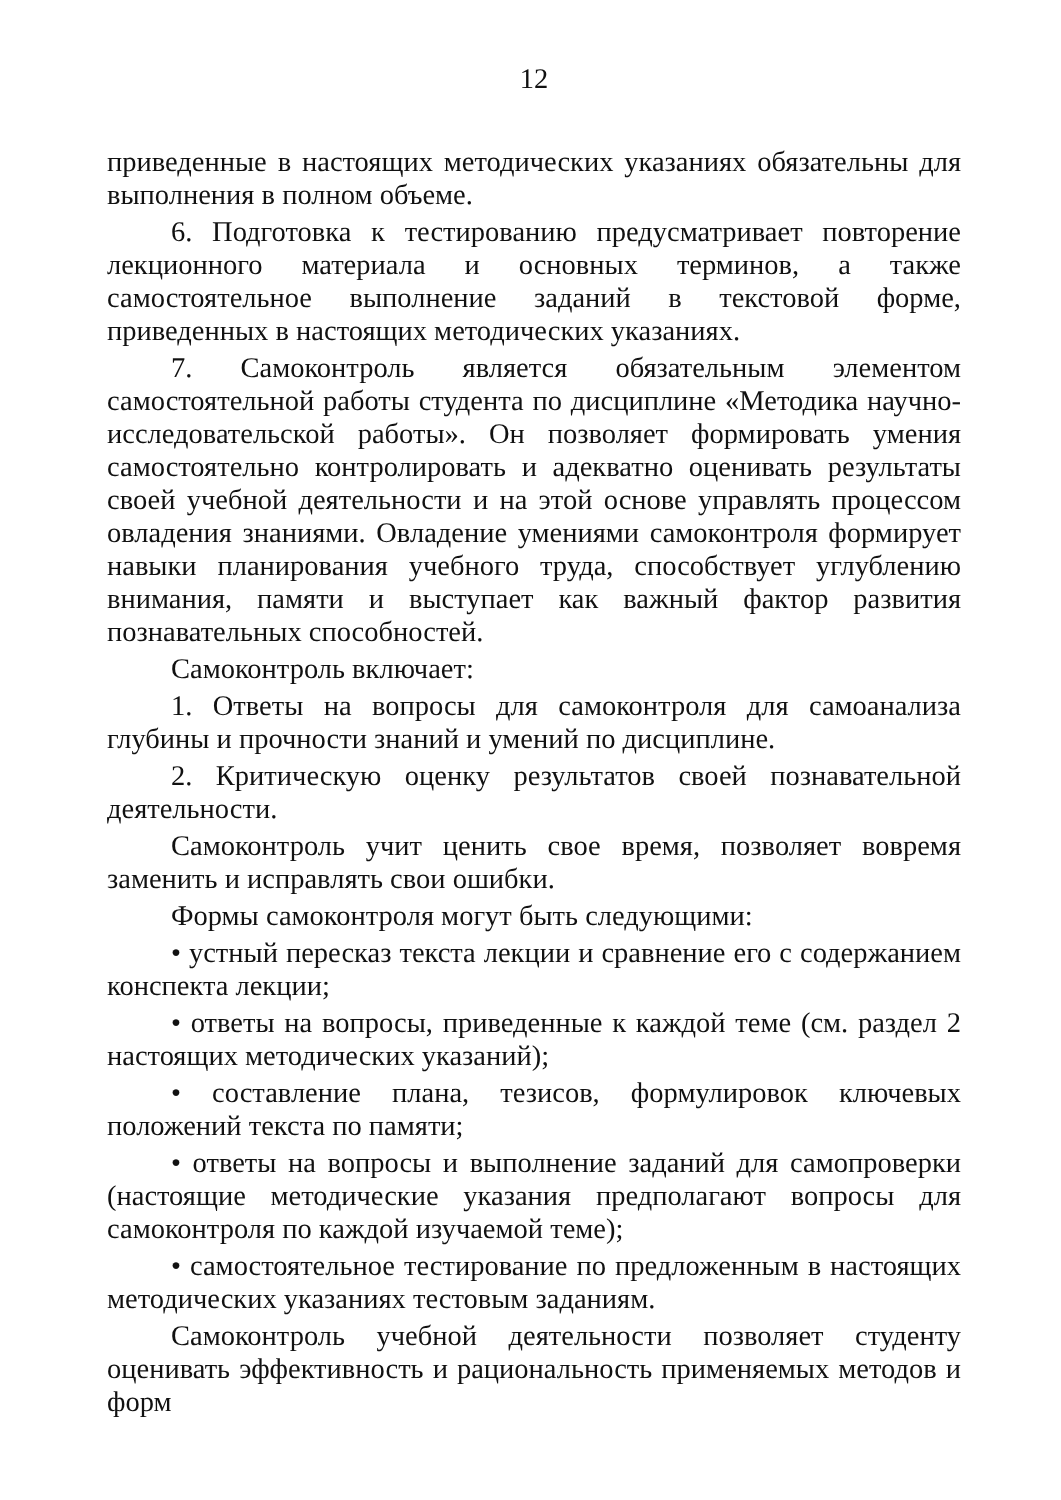12
приведенные в настоящих методических указаниях обязательны для выполнения в полном объеме.
6. Подготовка к тестированию предусматривает повторение лекционного материала и основных терминов, а также самостоятельное выполнение заданий в текстовой форме, приведенных в настоящих методических указаниях.
7. Самоконтроль является обязательным элементом самостоятельной работы студента по дисциплине «Методика научно-исследовательской работы». Он позволяет формировать умения самостоятельно контролировать и адекватно оценивать результаты своей учебной деятельности и на этой основе управлять процессом овладения знаниями. Овладение умениями самоконтроля формирует навыки планирования учебного труда, способствует углублению внимания, памяти и выступает как важный фактор развития познавательных способностей.
Самоконтроль включает:
1. Ответы на вопросы для самоконтроля для самоанализа глубины и прочности знаний и умений по дисциплине.
2. Критическую оценку результатов своей познавательной деятельности.
Самоконтроль учит ценить свое время, позволяет вовремя заменить и исправлять свои ошибки.
Формы самоконтроля могут быть следующими:
• устный пересказ текста лекции и сравнение его с содержанием конспекта лекции;
• ответы на вопросы, приведенные к каждой теме (см. раздел 2 настоящих методических указаний);
• составление плана, тезисов, формулировок ключевых положений текста по памяти;
• ответы на вопросы и выполнение заданий для самопроверки (настоящие методические указания предполагают вопросы для самоконтроля по каждой изучаемой теме);
• самостоятельное тестирование по предложенным в настоящих методических указаниях тестовым заданиям.
Самоконтроль учебной деятельности позволяет студенту оценивать эффективность и рациональность применяемых методов и форм